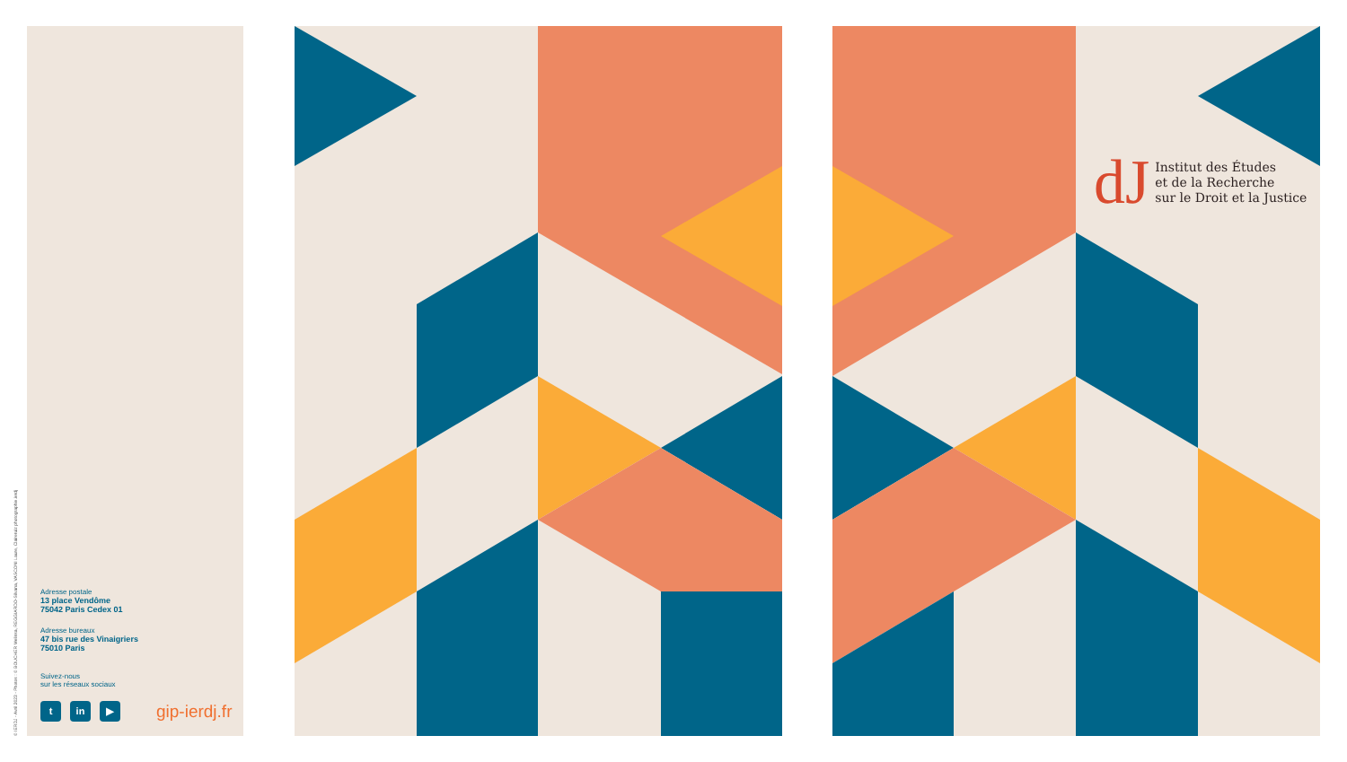© IERDJ - Avril 2023 - Photos : © BOUCHER Melissa, REGGIARDO-Silvana, VASCONI Laure, Claireruiz photographie.ierdj
Adresse postale
13 place Vendôme
75042 Paris Cedex 01
Adresse bureaux
47 bis rue des Vinaigriers
75010 Paris
Suivez-nous
sur les réseaux sociaux
t in ▶
gip-ierdj.fr
dJ
Institut des Études
et de la Recherche
sur le Droit et la Justice